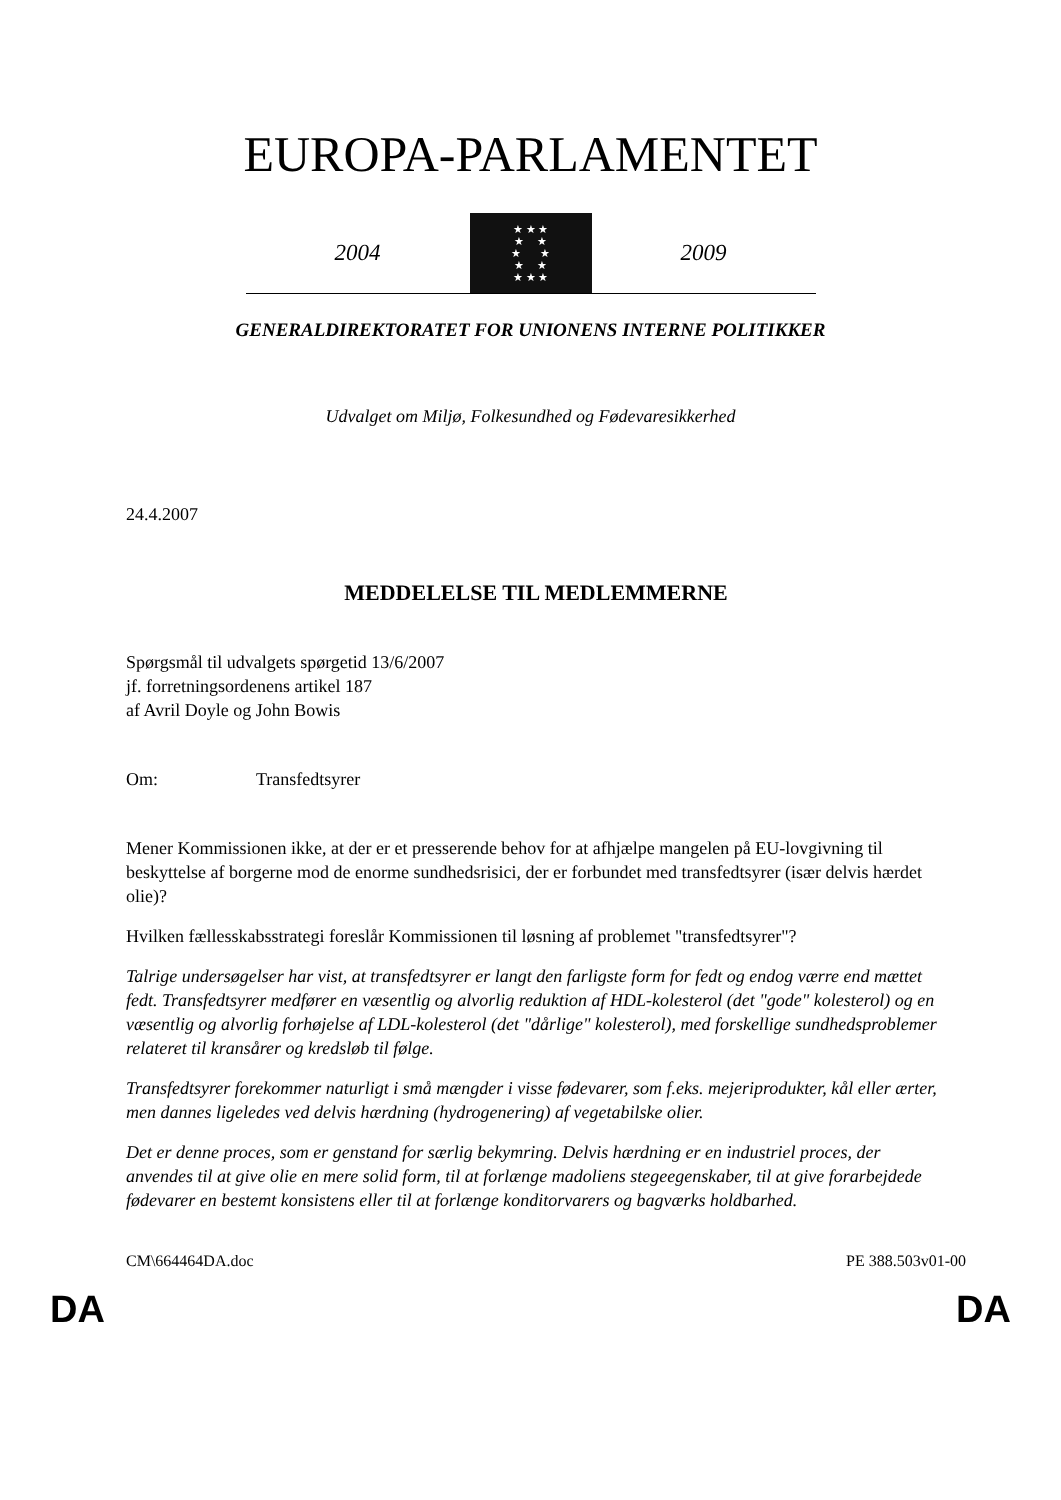EUROPA-PARLAMENTET
2004
★ ★ ★
★ ★
★ ★
★ ★
★ ★ ★
2009
GENERALDIREKTORATET FOR UNIONENS INTERNE POLITIKKER
Udvalget om Miljø, Folkesundhed og Fødevaresikkerhed
24.4.2007
MEDDELELSE TIL MEDLEMMERNE
Spørgsmål til udvalgets spørgetid 13/6/2007
jf. forretningsordenens artikel 187
af Avril Doyle og John Bowis
Om: Transfedtsyrer
Mener Kommissionen ikke, at der er et presserende behov for at afhjælpe mangelen på EU-lovgivning til beskyttelse af borgerne mod de enorme sundhedsrisici, der er forbundet med transfedtsyrer (især delvis hærdet olie)?
Hvilken fællesskabsstrategi foreslår Kommissionen til løsning af problemet "transfedtsyrer"?
Talrige undersøgelser har vist, at transfedtsyrer er langt den farligste form for fedt og endog værre end mættet fedt. Transfedtsyrer medfører en væsentlig og alvorlig reduktion af HDL-kolesterol (det "gode" kolesterol) og en væsentlig og alvorlig forhøjelse af LDL-kolesterol (det "dårlige" kolesterol), med forskellige sundhedsproblemer relateret til kransårer og kredsløb til følge.
Transfedtsyrer forekommer naturligt i små mængder i visse fødevarer, som f.eks. mejeriprodukter, kål eller ærter, men dannes ligeledes ved delvis hærdning (hydrogenering) af vegetabilske olier.
Det er denne proces, som er genstand for særlig bekymring. Delvis hærdning er en industriel proces, der anvendes til at give olie en mere solid form, til at forlænge madoliens stegeegenskaber, til at give forarbejdede fødevarer en bestemt konsistens eller til at forlænge konditorvarers og bagværks holdbarhed.
CM\664464DA.doc PE 388.503v01-00
DA DA